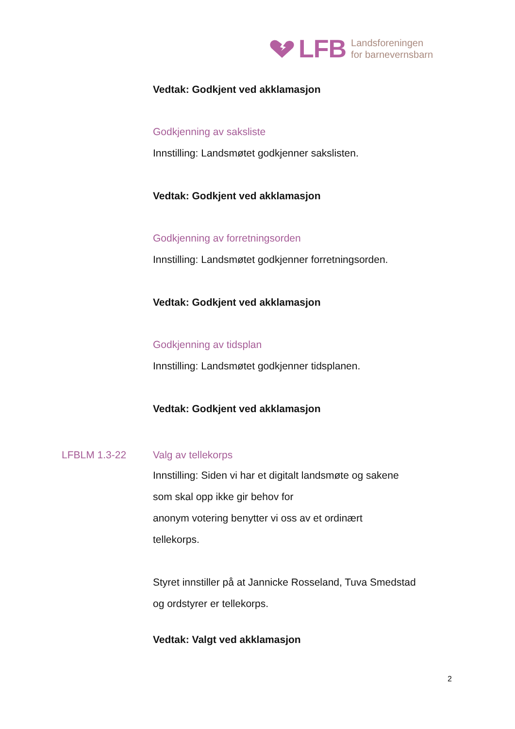LFB Landsforeningen
for barnevernsbarn
Vedtak: Godkjent ved akklamasjon
Godkjenning av saksliste
Innstilling: Landsmøtet godkjenner sakslisten.
Vedtak: Godkjent ved akklamasjon
Godkjenning av forretningsorden
Innstilling: Landsmøtet godkjenner forretningsorden.
Vedtak: Godkjent ved akklamasjon
Godkjenning av tidsplan
Innstilling: Landsmøtet godkjenner tidsplanen.
Vedtak: Godkjent ved akklamasjon
LFBLM 1.3-22 Valg av tellekorps
Innstilling: Siden vi har et digitalt landsmøte og sakene
som skal opp ikke gir behov for
anonym votering benytter vi oss av et ordinært
tellekorps.
Styret innstiller på at Jannicke Rosseland, Tuva Smedstad
og ordstyrer er tellekorps.
Vedtak: Valgt ved akklamasjon
2